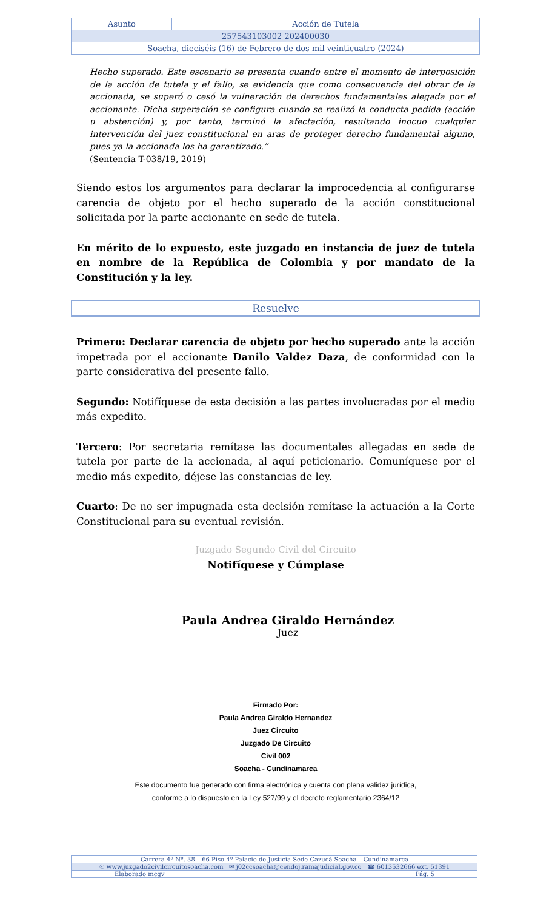| Asunto | Acción de Tutela |
| 257543103002 202400030 | |
| Soacha, dieciséis (16) de Febrero de dos mil veinticuatro (2024) | |
Hecho superado. Este escenario se presenta cuando entre el momento de interposición de la acción de tutela y el fallo, se evidencia que como consecuencia del obrar de la accionada, se superó o cesó la vulneración de derechos fundamentales alegada por el accionante. Dicha superación se configura cuando se realizó la conducta pedida (acción u abstención) y, por tanto, terminó la afectación, resultando inocuo cualquier intervención del juez constitucional en aras de proteger derecho fundamental alguno, pues ya la accionada los ha garantizado.”
(Sentencia T-038/19, 2019)
Siendo estos los argumentos para declarar la improcedencia al configurarse carencia de objeto por el hecho superado de la acción constitucional solicitada por la parte accionante en sede de tutela.
En mérito de lo expuesto, este juzgado en instancia de juez de tutela en nombre de la República de Colombia y por mandato de la Constitución y la ley.
Resuelve
Primero: Declarar carencia de objeto por hecho superado ante la acción impetrada por el accionante Danilo Valdez Daza, de conformidad con la parte considerativa del presente fallo.
Segundo: Notifíquese de esta decisión a las partes involucradas por el medio más expedito.
Tercero: Por secretaria remítase las documentales allegadas en sede de tutela por parte de la accionada, al aquí peticionario. Comuníquese por el medio más expedito, déjese las constancias de ley.
Cuarto: De no ser impugnada esta decisión remítase la actuación a la Corte Constitucional para su eventual revisión.
Juzgado Segundo Civil del Circuito
Notifíquese y Cúmplase
Paula Andrea Giraldo Hernández
Juez
Firmado Por:
Paula Andrea Giraldo Hernandez
Juez Circuito
Juzgado De Circuito
Civil 002
Soacha - Cundinamarca
Este documento fue generado con firma electrónica y cuenta con plena validez jurídica,
conforme a lo dispuesto en la Ley 527/99 y el decreto reglamentario 2364/12
| Carrera 4ª Nº. 38 – 66 Piso 4º Palacio de Justicia Sede Cazucá Soacha – Cundinamarca | |
| ☉ www.juzgado2civilcircuitosoacha.com ✉ j02ccsoacha@cendoj.ramajudicial.gov.co ☎ 6013532666 ext. 51391 | |
| Elaborado mcgv | Pág. 5 |